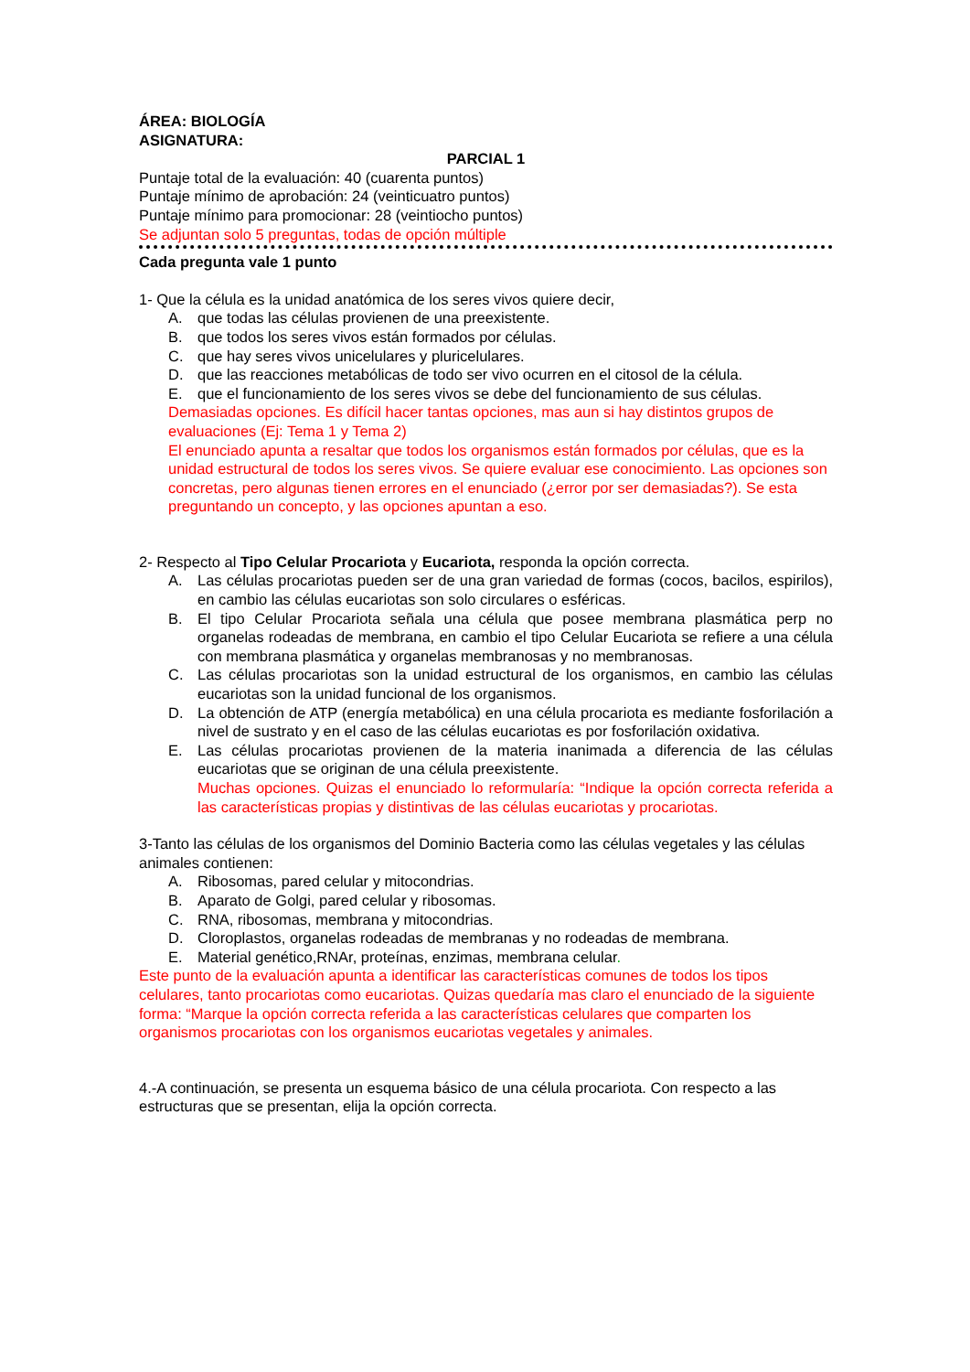ÁREA: BIOLOGÍA
ASIGNATURA:
PARCIAL 1
Puntaje total de la evaluación: 40 (cuarenta puntos)
Puntaje mínimo de aprobación: 24 (veinticuatro puntos)
Puntaje mínimo para promocionar: 28 (veintiocho puntos)
Se adjuntan solo 5 preguntas, todas de opción múltiple
Cada pregunta vale 1 punto
1- Que la célula es la unidad anatómica de los seres vivos quiere decir,
A. que todas las células provienen de una preexistente.
B. que todos los seres vivos están formados por células.
C. que hay seres vivos unicelulares y pluricelulares.
D. que las reacciones metabólicas de todo ser vivo ocurren en el citosol de la célula.
E. que el funcionamiento de los seres vivos se debe del funcionamiento de sus células.
Demasiadas opciones. Es difícil hacer tantas opciones, mas aun si hay distintos grupos de evaluaciones (Ej: Tema 1 y Tema 2)
El enunciado apunta a resaltar que todos los organismos están formados por células, que es la unidad estructural de todos los seres vivos. Se quiere evaluar ese conocimiento. Las opciones son concretas, pero algunas tienen errores en el enunciado (¿error por ser demasiadas?). Se esta preguntando un concepto, y las opciones apuntan a eso.
2- Respecto al Tipo Celular Procariota y Eucariota, responda la opción correcta.
A. Las células procariotas pueden ser de una gran variedad de formas (cocos, bacilos, espirilos), en cambio las células eucariotas son solo circulares o esféricas.
B. El tipo Celular Procariota señala una célula que posee membrana plasmática perp no organelas rodeadas de membrana, en cambio el tipo Celular Eucariota se refiere a una célula con membrana plasmática y organelas membranosas y no membranosas.
C. Las células procariotas son la unidad estructural de los organismos, en cambio las células eucariotas son la unidad funcional de los organismos.
D. La obtención de ATP (energía metabólica) en una célula procariota es mediante fosforilación a nivel de sustrato y en el caso de las células eucariotas es por fosforilación oxidativa.
E. Las células procariotas provienen de la materia inanimada a diferencia de las células eucariotas que se originan de una célula preexistente.
Muchas opciones. Quizas el enunciado lo reformularía: “Indique la opción correcta referida a las características propias y distintivas de las células eucariotas y procariotas.
3-Tanto las células de los organismos del Dominio Bacteria como las células vegetales y las células animales contienen:
A. Ribosomas, pared celular y mitocondrias.
B. Aparato de Golgi, pared celular y ribosomas.
C. RNA, ribosomas, membrana y mitocondrias.
D. Cloroplastos, organelas rodeadas de membranas y no rodeadas de membrana.
E. Material genético,RNAr, proteínas, enzimas, membrana celular.
Este punto de la evaluación apunta a identificar las características comunes de todos los tipos celulares, tanto procariotas como eucariotas. Quizas quedaría mas claro el enunciado de la siguiente forma: “Marque la opción correcta referida a las características celulares que comparten los organismos procariotas con los organismos eucariotas vegetales y animales.
4.-A continuación, se presenta un esquema básico de una célula procariota. Con respecto a las estructuras que se presentan, elija la opción correcta.